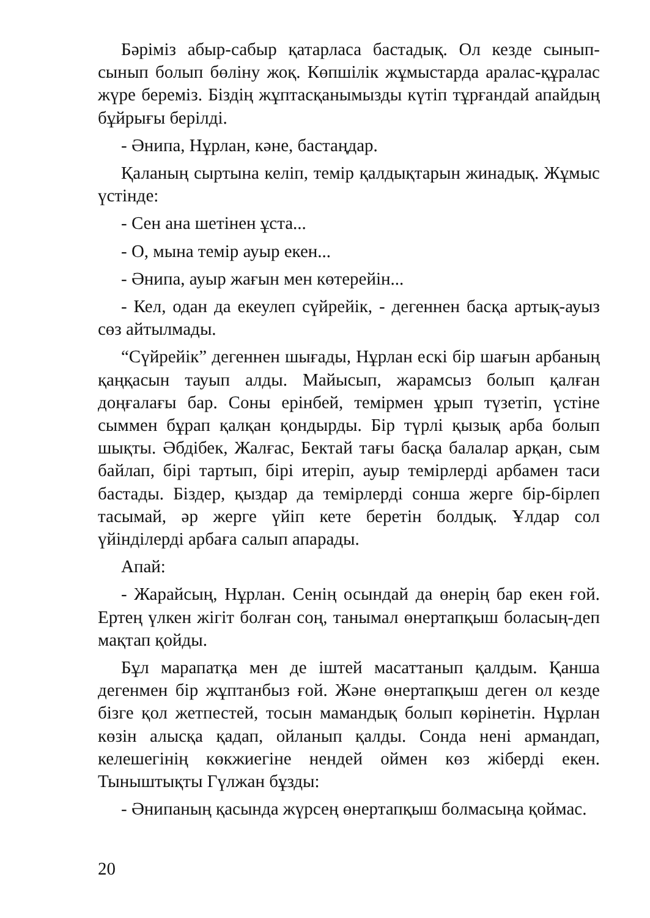Бәріміз абыр-сабыр қатарласа бастадық. Ол кезде сынып-сынып болып бөліну жоқ. Көпшілік жұмыстарда аралас-құралас жүре береміз. Біздің жұптасқанымызды күтіп тұрғандай апайдың бұйрығы берілді.
- Әнипа, Нұрлан, кәне, бастаңдар.
Қаланың сыртына келіп, темір қалдықтарын жинадық. Жұмыс үстінде:
- Сен ана шетінен ұста...
- О, мына темір ауыр екен...
- Әнипа, ауыр жағын мен көтерейін...
- Кел, одан да екеулеп сүйрейік, - дегеннен басқа артық-ауыз сөз айтылмады.
“Сүйрейік” дегеннен шығады, Нұрлан ескі бір шағын арбаның қаңқасын тауып алды. Майысып, жарамсыз болып қалған доңғалағы бар. Соны ерінбей, темірмен ұрып түзетіп, үстіне сыммен бұрап қалқан қондырды. Бір түрлі қызық арба болып шықты. Әбдібек, Жалғас, Бектай тағы басқа балалар арқан, сым байлап, бірі тартып, бірі итеріп, ауыр темірлерді арбамен таси бастады. Біздер, қыздар да темірлерді сонша жерге бір-бірлеп тасымай, әр жерге үйіп кете беретін болдық. Ұлдар сол үйінділерді арбаға салып апарады.
Апай:
- Жарайсың, Нұрлан. Сенің осындай да өнерің бар екен ғой. Ертең үлкен жігіт болған соң, танымал өнертапқыш боласың-деп мақтап қойды.
Бұл марапатқа мен де іштей масаттанып қалдым. Қанша дегенмен бір жұптанбыз ғой. Және өнертапқыш деген ол кезде бізге қол жетпестей, тосын мамандық болып көрінетін. Нұрлан көзін алысқа қадап, ойланып қалды. Сонда нені армандап, келешегінің көкжиегіне нендей оймен көз жіберді екен. Тыныштықты Гүлжан бұзды:
- Әнипаның қасында жүрсең өнертапқыш болмасыңа қоймас.
20